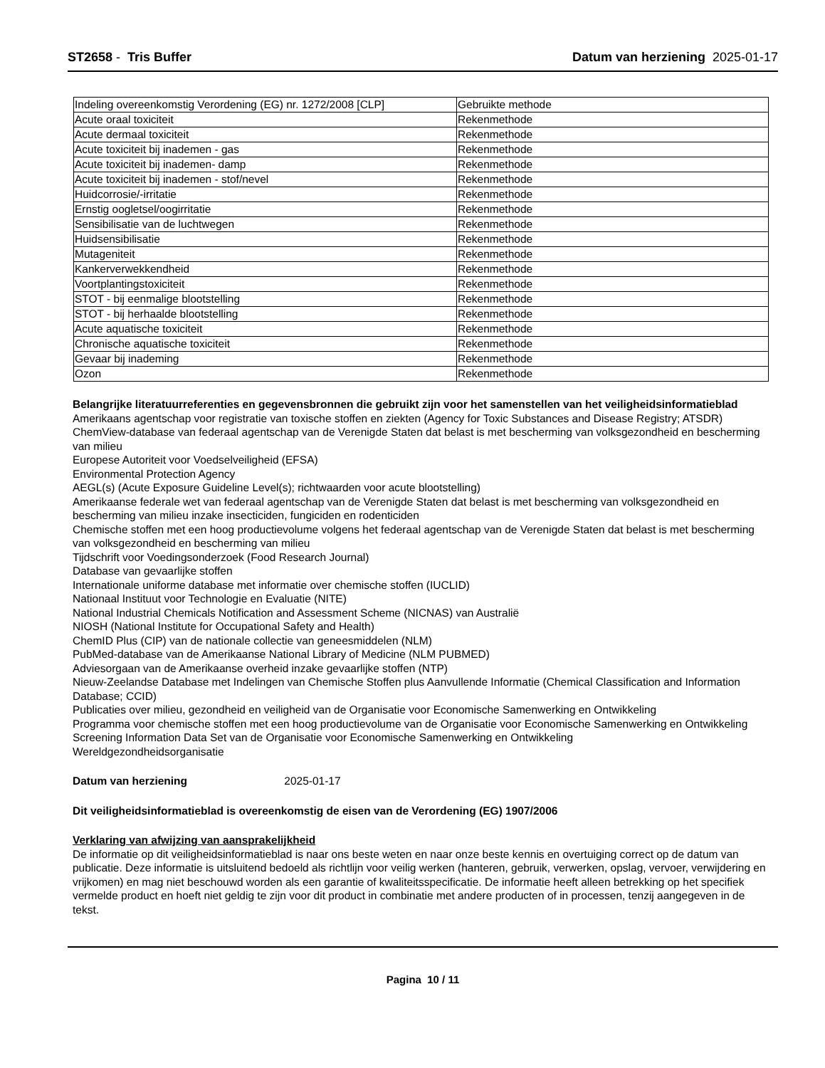ST2658 - Tris Buffer Datum van herziening 2025-01-17
| Indeling overeenkomstig Verordening (EG) nr. 1272/2008 [CLP] | Gebruikte methode |
| Acute oraal toxiciteit | Rekenmethode |
| Acute dermaal toxiciteit | Rekenmethode |
| Acute toxiciteit bij inademen - gas | Rekenmethode |
| Acute toxiciteit bij inademen- damp | Rekenmethode |
| Acute toxiciteit bij inademen - stof/nevel | Rekenmethode |
| Huidcorrosie/-irritatie | Rekenmethode |
| Ernstig oogletsel/oogirritatie | Rekenmethode |
| Sensibilisatie van de luchtwegen | Rekenmethode |
| Huidsensibilisatie | Rekenmethode |
| Mutageniteit | Rekenmethode |
| Kankerverwekkendheid | Rekenmethode |
| Voortplantingstoxiciteit | Rekenmethode |
| STOT - bij eenmalige blootstelling | Rekenmethode |
| STOT - bij herhaalde blootstelling | Rekenmethode |
| Acute aquatische toxiciteit | Rekenmethode |
| Chronische aquatische toxiciteit | Rekenmethode |
| Gevaar bij inademing | Rekenmethode |
| Ozon | Rekenmethode |
Belangrijke literatuurreferenties en gegevensbronnen die gebruikt zijn voor het samenstellen van het veiligheidsinformatieblad
Amerikaans agentschap voor registratie van toxische stoffen en ziekten (Agency for Toxic Substances and Disease Registry; ATSDR)
ChemView-database van federaal agentschap van de Verenigde Staten dat belast is met bescherming van volksgezondheid en bescherming van milieu
Europese Autoriteit voor Voedselveiligheid (EFSA)
Environmental Protection Agency
AEGL(s) (Acute Exposure Guideline Level(s); richtwaarden voor acute blootstelling)
Amerikaanse federale wet van federaal agentschap van de Verenigde Staten dat belast is met bescherming van volksgezondheid en bescherming van milieu inzake insecticiden, fungiciden en rodenticiden
Chemische stoffen met een hoog productievolume volgens het federaal agentschap van de Verenigde Staten dat belast is met bescherming van volksgezondheid en bescherming van milieu
Tijdschrift voor Voedingsonderzoek (Food Research Journal)
Database van gevaarlijke stoffen
Internationale uniforme database met informatie over chemische stoffen (IUCLID)
Nationaal Instituut voor Technologie en Evaluatie (NITE)
National Industrial Chemicals Notification and Assessment Scheme (NICNAS) van Australië
NIOSH (National Institute for Occupational Safety and Health)
ChemID Plus (CIP) van de nationale collectie van geneesmiddelen (NLM)
PubMed-database van de Amerikaanse National Library of Medicine (NLM PUBMED)
Adviesorgaan van de Amerikaanse overheid inzake gevaarlijke stoffen (NTP)
Nieuw-Zeelandse Database met Indelingen van Chemische Stoffen plus Aanvullende Informatie (Chemical Classification and Information Database; CCID)
Publicaties over milieu, gezondheid en veiligheid van de Organisatie voor Economische Samenwerking en Ontwikkeling
Programma voor chemische stoffen met een hoog productievolume van de Organisatie voor Economische Samenwerking en Ontwikkeling
Screening Information Data Set van de Organisatie voor Economische Samenwerking en Ontwikkeling
Wereldgezondheidsorganisatie
Datum van herziening 2025-01-17
Dit veiligheidsinformatieblad is overeenkomstig de eisen van de Verordening (EG) 1907/2006
Verklaring van afwijzing van aansprakelijkheid
De informatie op dit veiligheidsinformatieblad is naar ons beste weten en naar onze beste kennis en overtuiging correct op de datum van publicatie. Deze informatie is uitsluitend bedoeld als richtlijn voor veilig werken (hanteren, gebruik, verwerken, opslag, vervoer, verwijdering en vrijkomen) en mag niet beschouwd worden als een garantie of kwaliteitsspecificatie. De informatie heeft alleen betrekking op het specifiek vermelde product en hoeft niet geldig te zijn voor dit product in combinatie met andere producten of in processen, tenzij aangegeven in de tekst.
Pagina 10 / 11